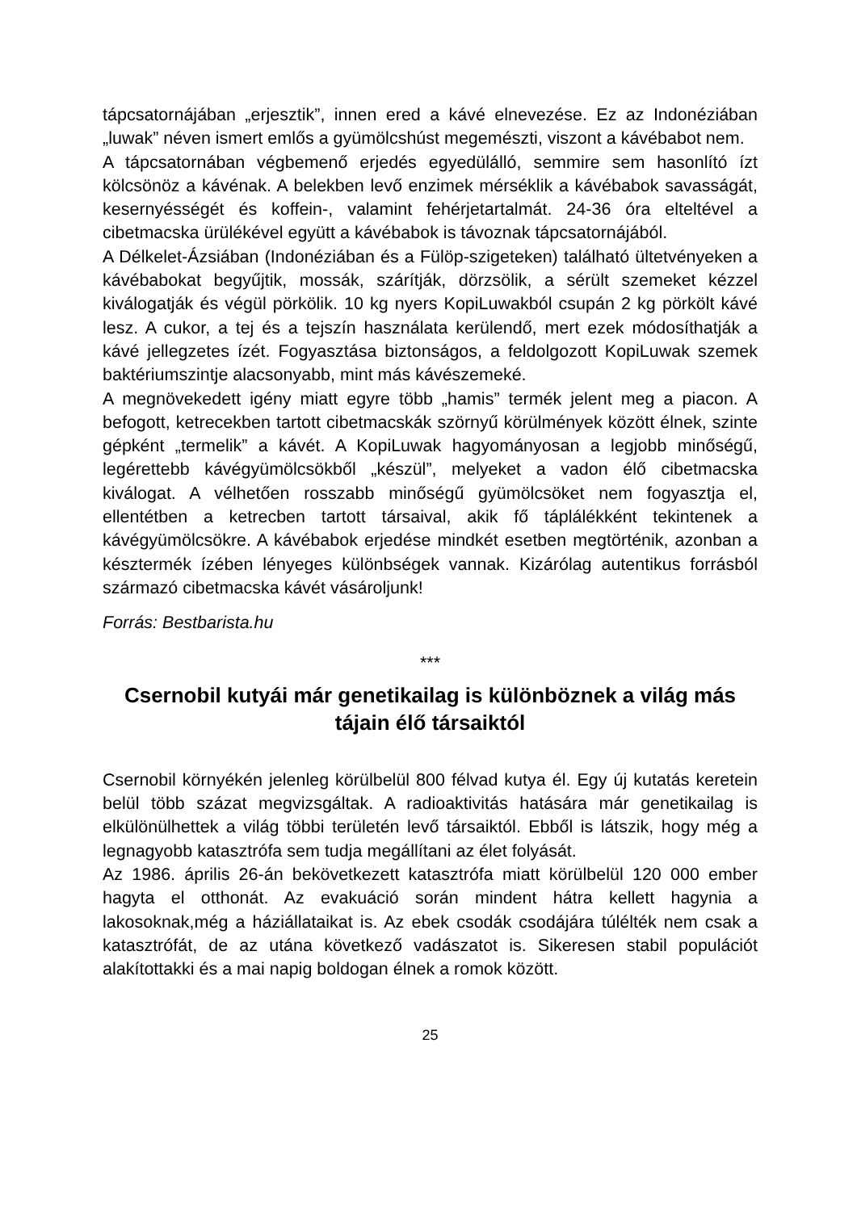tápcsatornájában „erjesztik”, innen ered a kávé elnevezése. Ez az Indonéziában „luwak” néven ismert emlős a gyümölcshúst megemészti, viszont a kávébabot nem.
A tápcsatornában végbemenő erjedés egyedülálló, semmire sem hasonlító ízt kölcsönöz a kávénak. A belekben levő enzimek mérséklik a kávébabok savasságát, kesernyésségét és koffein-, valamint fehérjetartalmát. 24-36 óra elteltével a cibetmacska ürülékével együtt a kávébabok is távoznak tápcsatornájából.
A Délkelet-Ázsiában (Indonéziában és a Fülöp-szigeteken) található ültetvényeken a kávébabokat begyűjtik, mossák, szárítják, dörzsölik, a sérült szemeket kézzel kiválogatják és végül pörkölik. 10 kg nyers KopiLuwakból csupán 2 kg pörkölt kávé lesz. A cukor, a tej és a tejszín használata kerülendő, mert ezek módosíthatják a kávé jellegzetes ízét. Fogyasztása biztonságos, a feldolgozott KopiLuwak szemek baktériumszintje alacsonyabb, mint más kávészemeké.
A megnövekedett igény miatt egyre több „hamis” termék jelent meg a piacon. A befogott, ketrecekben tartott cibetmacskák szörnyű körülmények között élnek, szinte gépként „termelik” a kávét. A KopiLuwak hagyományosan a legjobb minőségű, legérettebb kávégyümölcsökből „készül”, melyeket a vadon élő cibetmacska kiválogat. A vélhetően rosszabb minőségű gyümölcsöket nem fogyasztja el, ellentétben a ketrecben tartott társaival, akik fő táplálékként tekintenek a kávégyümölcsökre. A kávébabok erjedése mindkét esetben megtörténik, azonban a késztermék ízében lényeges különbségek vannak. Kizárólag autentikus forrásból származó cibetmacska kávét vásároljunk!
Forrás: Bestbarista.hu
***
Csernobil kutyái már genetikailag is különböznek a világ más tájain élő társaiktól
Csernobil környékén jelenleg körülbelül 800 félvad kutya él. Egy új kutatás keretein belül több százat megvizsgáltak. A radioaktivitás hatására már genetikailag is elkülönülhettek a világ többi területén levő társaiktól. Ebből is látszik, hogy még a legnagyobb katasztrófa sem tudja megállítani az élet folyását.
Az 1986. április 26-án bekövetkezett katasztrófa miatt körülbelül 120 000 ember hagyta el otthonát. Az evakuáció során mindent hátra kellett hagynia a lakosoknak,még a háziállataikat is. Az ebek csodák csodájára túlélték nem csak a katasztrófát, de az utána következő vadászatot is. Sikeresen stabil populációt alakítottakki és a mai napig boldogan élnek a romok között.
25